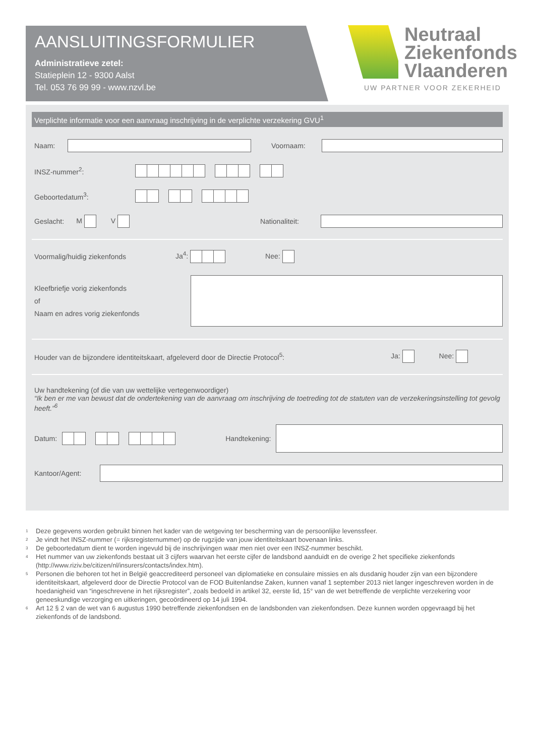AANSLUITINGSFORMULIER
Administratieve zetel:
Statieplein 12 - 9300 Aalst
Tel. 053 76 99 99 - www.nzvl.be
Neutraal
Ziekenfonds
Vlaanderen
UW PARTNER VOOR ZEKERHEID
Verplichte informatie voor een aanvraag inschrijving in de verplichte verzekering GVU<sup>1</sup>
Naam: Voornaam:
INSZ-nummer<sup>2</sup>:
Geboortedatum<sup>3</sup>:
Geslacht: M V Nationaliteit:
Voormalig/huidig ziekenfonds Ja<sup>4</sup>: Nee:
Kleefbriefje vorig ziekenfonds
of
Naam en adres vorig ziekenfonds
Houder van de bijzondere identiteitskaart, afgeleverd door de Directie Protocol<sup>5</sup>: Ja: Nee:
Uw handtekening (of die van uw wettelijke vertegenwoordiger)
“Ik ben er me van bewust dat de ondertekening van de aanvraag om inschrijving de toetreding tot de statuten van de verzekeringsinstelling tot gevolg heeft.”<sup>6</sup>
Datum: Handtekening:
Kantoor/Agent:
1 Deze gegevens worden gebruikt binnen het kader van de wetgeving ter bescherming van de persoonlijke levenssfeer.
2 Je vindt het INSZ-nummer (= rijksregisternummer) op de rugzijde van jouw identiteitskaart bovenaan links.
3 De geboortedatum dient te worden ingevuld bij de inschrijvingen waar men niet over een INSZ-nummer beschikt.
4 Het nummer van uw ziekenfonds bestaat uit 3 cijfers waarvan het eerste cijfer de landsbond aanduidt en de overige 2 het specifieke ziekenfonds (http://www.riziv.be/citizen/nl/insurers/contacts/index.htm).
5 Personen die behoren tot het in België geaccrediteerd personeel van diplomatieke en consulaire missies en als dusdanig houder zijn van een bijzondere identiteitskaart, afgeleverd door de Directie Protocol van de FOD Buitenlandse Zaken, kunnen vanaf 1 september 2013 niet langer ingeschreven worden in de hoedanigheid van “ingeschrevene in het rijksregister”, zoals bedoeld in artikel 32, eerste lid, 15° van de wet betreffende de verplichte verzekering voor geneeskundige verzorging en uitkeringen, gecoördineerd op 14 juli 1994.
6 Art 12 § 2 van de wet van 6 augustus 1990 betreffende ziekenfondsen en de landsbonden van ziekenfondsen. Deze kunnen worden opgevraagd bij het ziekenfonds of de landsbond.